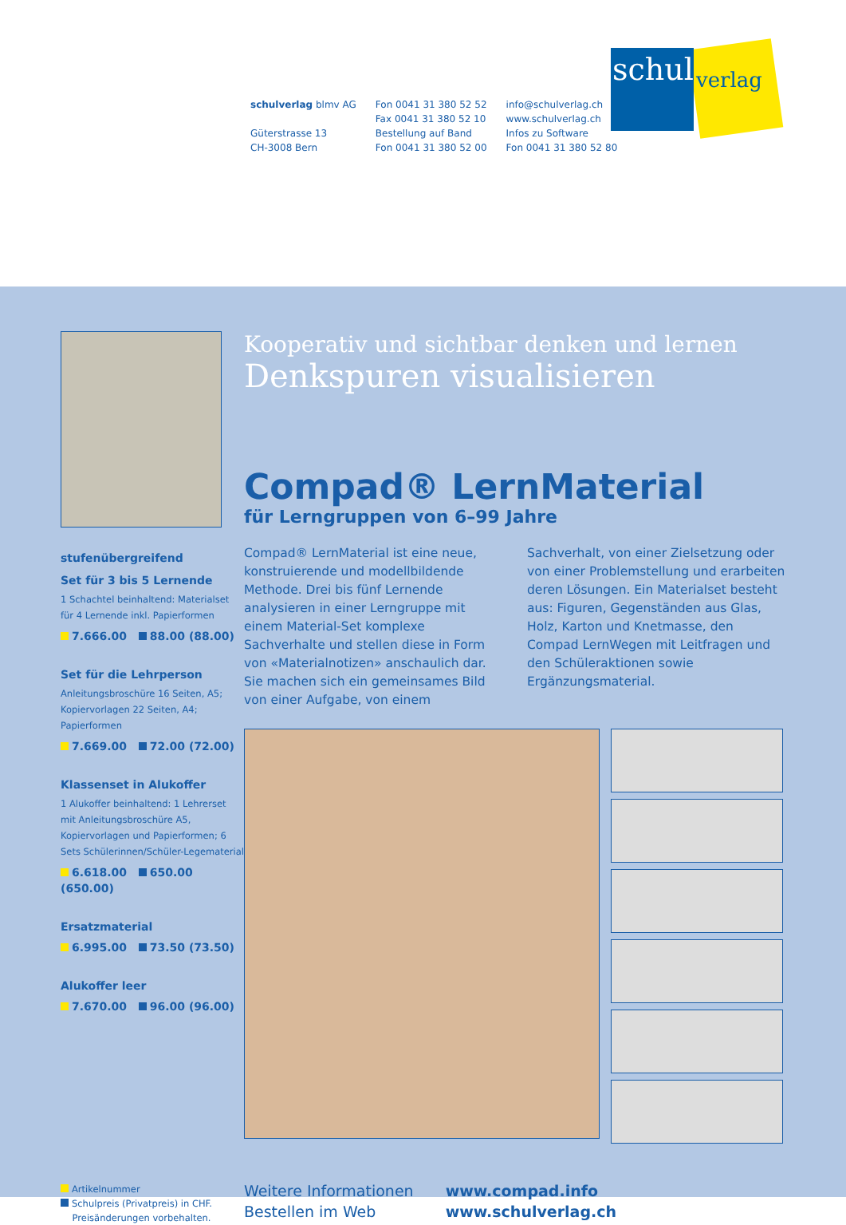schulverlag blmv AG
Güterstrasse 13
CH-3008 Bern
Fon 0041 31 380 52 52
Fax 0041 31 380 52 10
Bestellung auf Band
Fon 0041 31 380 52 00
info@schulverlag.ch
www.schulverlag.ch
Infos zu Software
Fon 0041 31 380 52 80
schul
verlag
stufenübergreifend
Set für 3 bis 5 Lernende
1 Schachtel beinhaltend: Materialset für 4 Lernende inkl. Papierformen
7.666.00 88.00 (88.00)
Set für die Lehrperson
Anleitungsbroschüre 16 Seiten, A5; Kopiervorlagen 22 Seiten, A4; Papierformen
7.669.00 72.00 (72.00)
Klassenset in Alukoffer
1 Alukoffer beinhaltend: 1 Lehrerset mit Anleitungsbroschüre A5, Kopiervorlagen und Papierformen; 6 Sets Schülerinnen/Schüler-Legematerial
6.618.00 650.00 (650.00)
Ersatzmaterial
6.995.00 73.50 (73.50)
Alukoffer leer
7.670.00 96.00 (96.00)
Artikelnummer
Schulpreis (Privatpreis) in CHF.
Preisänderungen vorbehalten.
Kooperativ und sichtbar denken und lernen
Denkspuren visualisieren
Compad® LernMaterial
für Lerngruppen von 6–99 Jahre
Compad® LernMaterial ist eine neue, konstruierende und modellbildende Methode. Drei bis fünf Lernende analysieren in einer Lerngruppe mit einem Material-Set komplexe Sachverhalte und stellen diese in Form von «Materialnotizen» anschaulich dar. Sie machen sich ein gemeinsames Bild von einer Aufgabe, von einem Sachverhalt, von einer Zielsetzung oder von einer Problemstellung und erarbeiten deren Lösungen. Ein Materialset besteht aus: Figuren, Gegenständen aus Glas, Holz, Karton und Knetmasse, den Compad LernWegen mit Leitfragen und den Schüleraktionen sowie Ergänzungsmaterial.
Weitere Informationen
Bestellen im Web
www.compad.info
www.schulverlag.ch